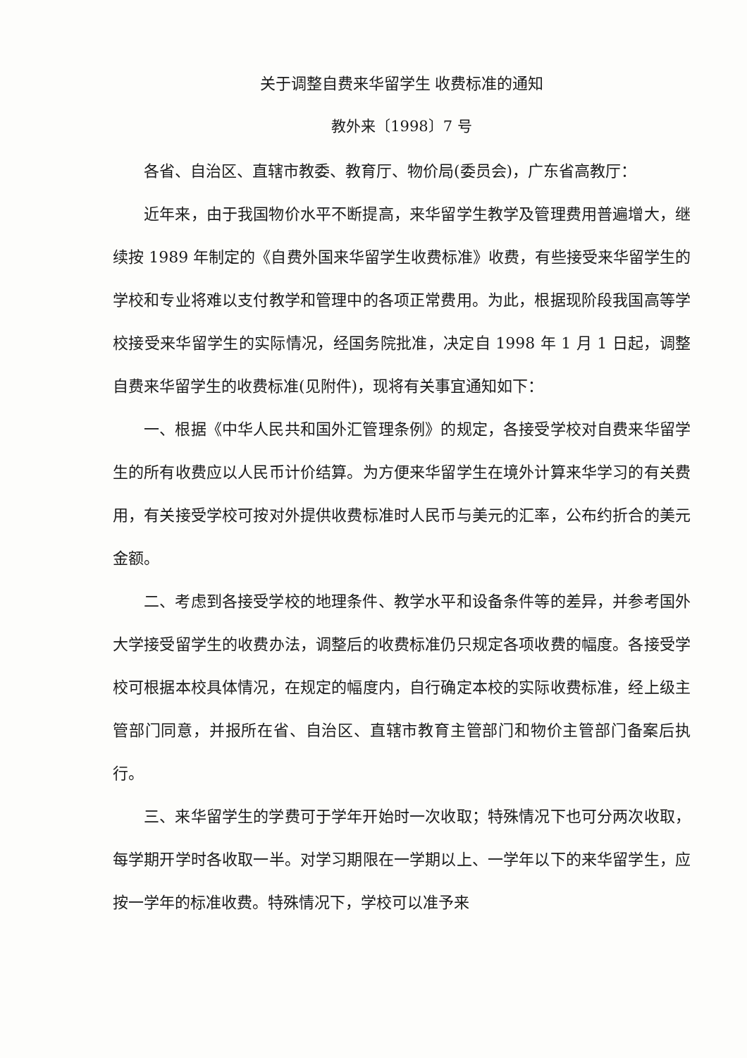关于调整自费来华留学生 收费标准的通知
教外来〔1998〕7 号
各省、自治区、直辖市教委、教育厅、物价局(委员会)，广东省高教厅：
近年来，由于我国物价水平不断提高，来华留学生教学及管理费用普遍增大，继续按 1989 年制定的《自费外国来华留学生收费标准》收费，有些接受来华留学生的学校和专业将难以支付教学和管理中的各项正常费用。为此，根据现阶段我国高等学校接受来华留学生的实际情况，经国务院批准，决定自 1998 年 1 月 1 日起，调整自费来华留学生的收费标准(见附件)，现将有关事宜通知如下：
一、根据《中华人民共和国外汇管理条例》的规定，各接受学校对自费来华留学生的所有收费应以人民币计价结算。为方便来华留学生在境外计算来华学习的有关费用，有关接受学校可按对外提供收费标准时人民币与美元的汇率，公布约折合的美元金额。
二、考虑到各接受学校的地理条件、教学水平和设备条件等的差异，并参考国外大学接受留学生的收费办法，调整后的收费标准仍只规定各项收费的幅度。各接受学校可根据本校具体情况，在规定的幅度内，自行确定本校的实际收费标准，经上级主管部门同意，并报所在省、自治区、直辖市教育主管部门和物价主管部门备案后执行。
三、来华留学生的学费可于学年开始时一次收取；特殊情况下也可分两次收取，每学期开学时各收取一半。对学习期限在一学期以上、一学年以下的来华留学生，应按一学年的标准收费。特殊情况下，学校可以准予来